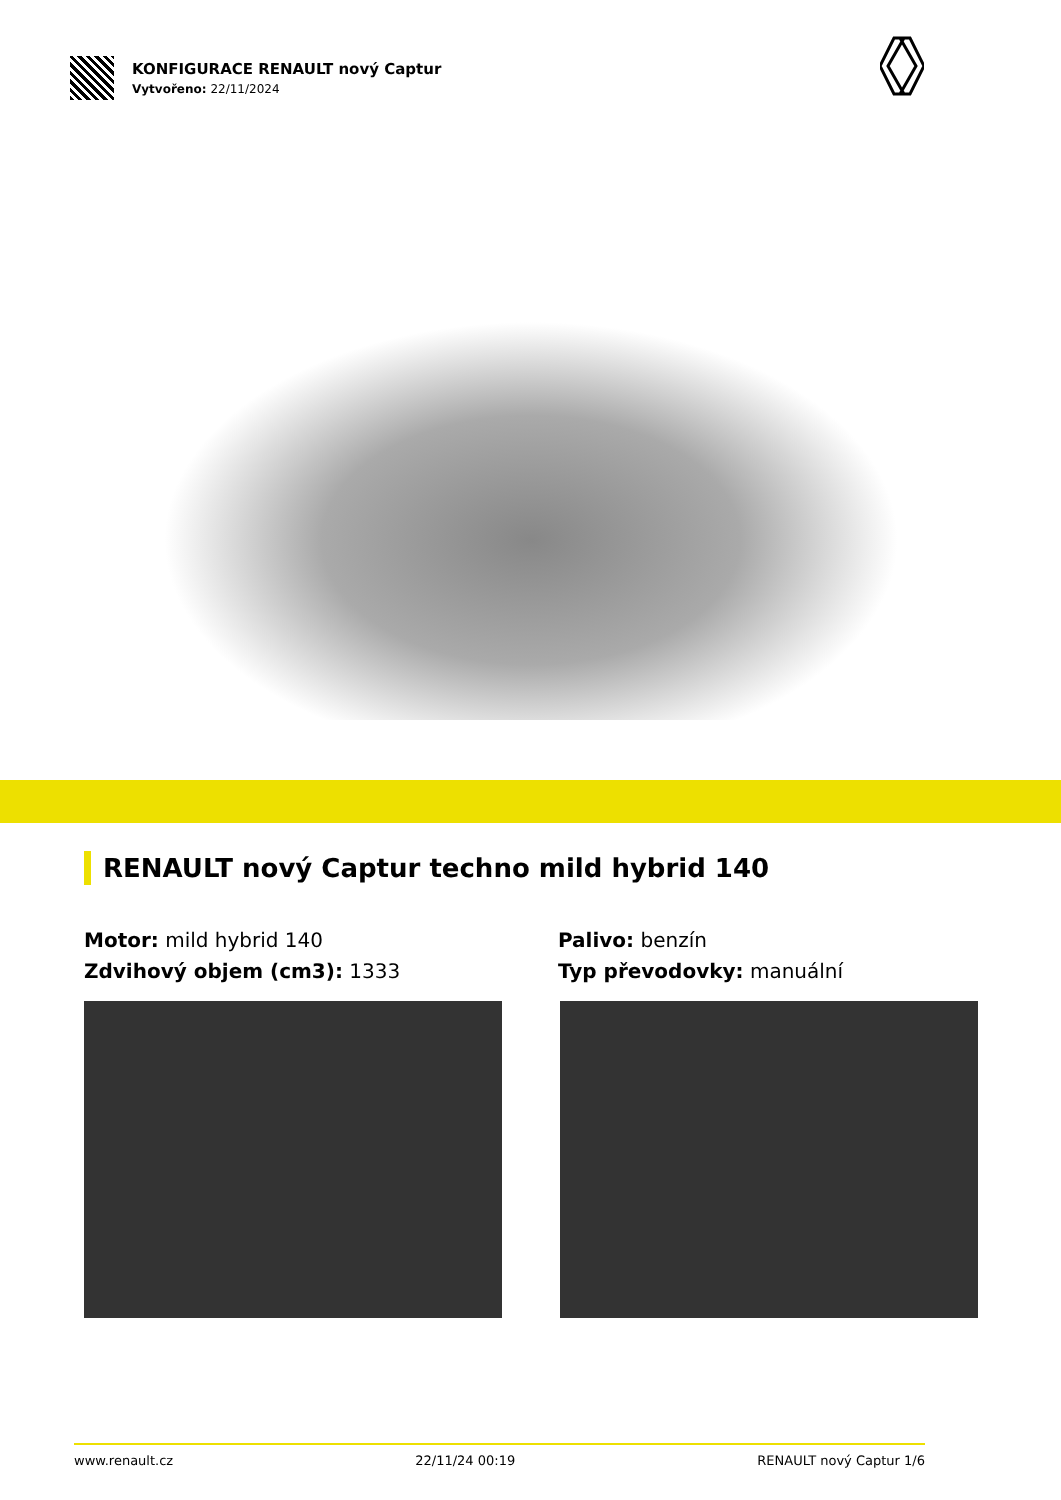KONFIGURACE RENAULT nový Captur
Vytvořeno: 22/11/2024
RENAULT nový Captur techno mild hybrid 140
Motor: mild hybrid 140
Zdvihový objem (cm3): 1333
Palivo: benzín
Typ převodovky: manuální
www.renault.cz 22/11/24 00:19 RENAULT nový Captur 1/6